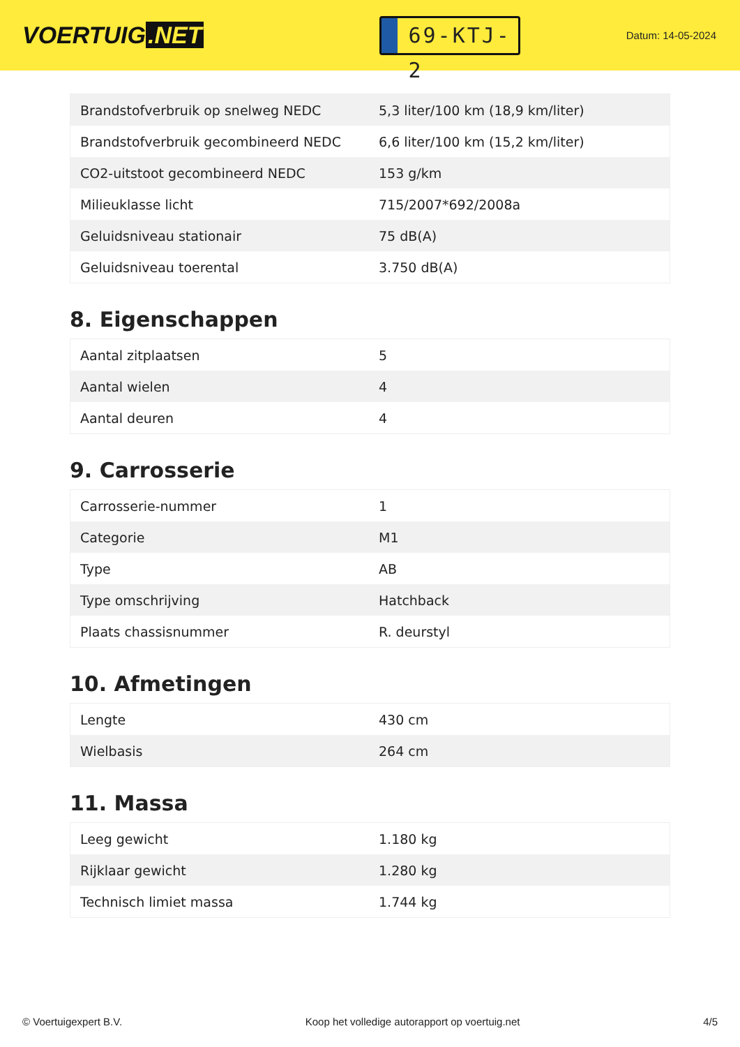VOERTUIG.NET
69-KTJ-2
Datum: 14-05-2024
| Brandstofverbruik op snelweg NEDC | 5,3 liter/100 km (18,9 km/liter) |
| Brandstofverbruik gecombineerd NEDC | 6,6 liter/100 km (15,2 km/liter) |
| CO2-uitstoot gecombineerd NEDC | 153 g/km |
| Milieuklasse licht | 715/2007*692/2008a |
| Geluidsniveau stationair | 75 dB(A) |
| Geluidsniveau toerental | 3.750 dB(A) |
8. Eigenschappen
| Aantal zitplaatsen | 5 |
| Aantal wielen | 4 |
| Aantal deuren | 4 |
9. Carrosserie
| Carrosserie-nummer | 1 |
| Categorie | M1 |
| Type | AB |
| Type omschrijving | Hatchback |
| Plaats chassisnummer | R. deurstyl |
10. Afmetingen
| Lengte | 430 cm |
| Wielbasis | 264 cm |
11. Massa
| Leeg gewicht | 1.180 kg |
| Rijklaar gewicht | 1.280 kg |
| Technisch limiet massa | 1.744 kg |
© Voertuigexpert B.V. Koop het volledige autorapport op voertuig.net 4/5